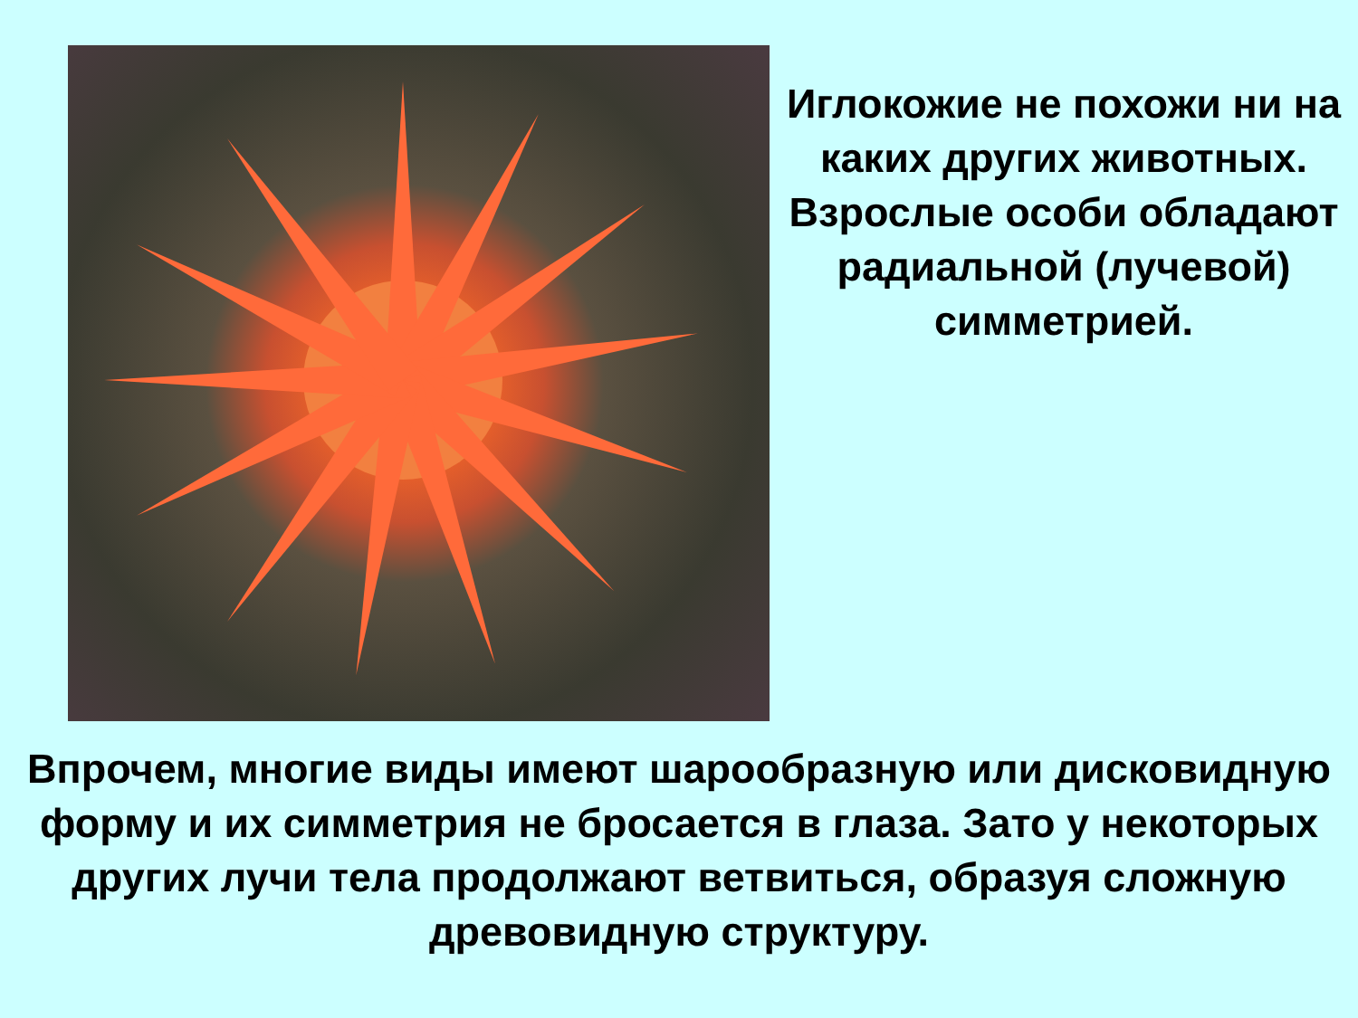Иглокожие не похожи ни на каких других животных. Взрослые особи обладают радиальной (лучевой) симметрией.
Впрочем, многие виды имеют шарообразную или дисковидную форму и их симметрия не бросается в глаза. Зато у некоторых других лучи тела продолжают ветвиться, образуя сложную древовидную структуру.